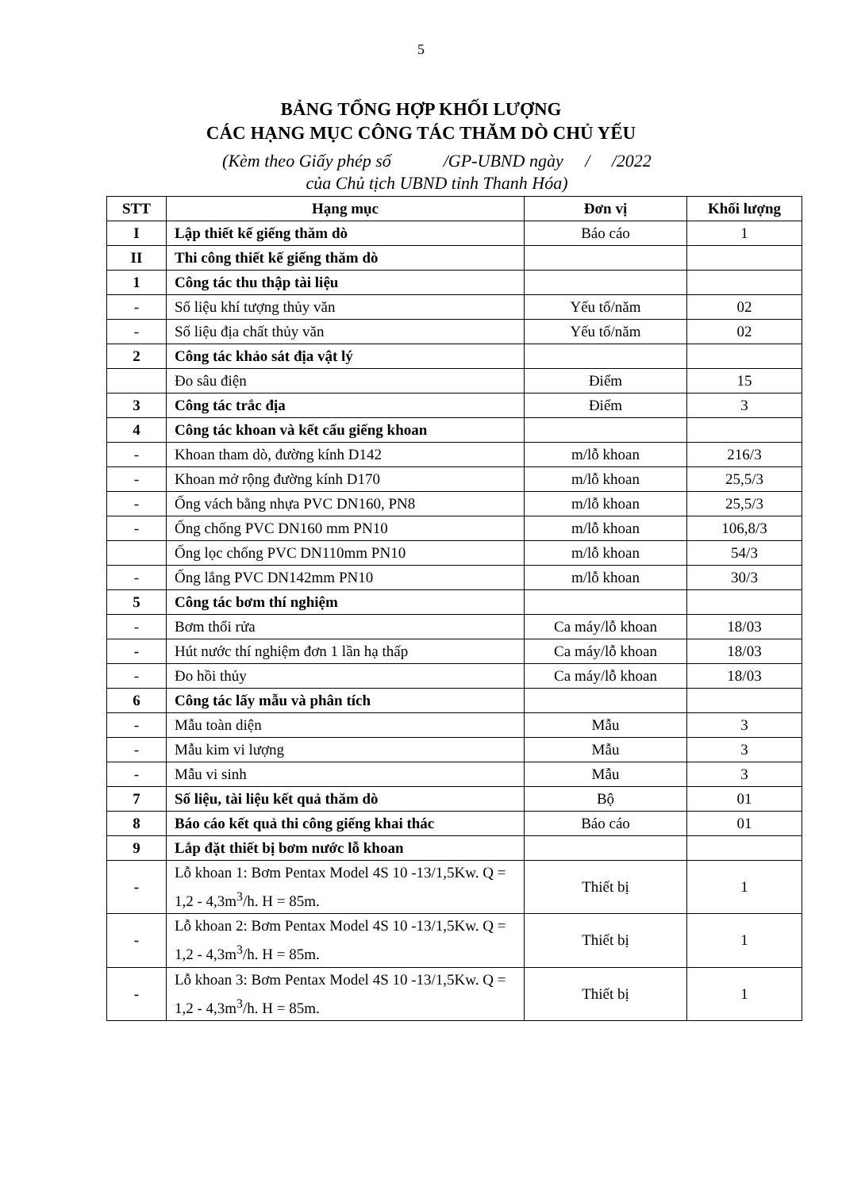5
BẢNG TỔNG HỢP KHỐI LƯỢNG
CÁC HẠNG MỤC CÔNG TÁC THĂM DÒ CHỦ YẾU
(Kèm theo Giấy phép số /GP-UBND ngày / /2022
của Chủ tịch UBND tỉnh Thanh Hóa)
| STT | Hạng mục | Đơn vị | Khối lượng |
| --- | --- | --- | --- |
| I | Lập thiết kế giếng thăm dò | Báo cáo | 1 |
| II | Thi công thiết kế giếng thăm dò | | |
| 1 | Công tác thu thập tài liệu | | |
| - | Số liệu khí tượng thủy văn | Yếu tố/năm | 02 |
| - | Số liệu địa chất thủy văn | Yếu tố/năm | 02 |
| 2 | Công tác khảo sát địa vật lý | | |
| | Đo sâu điện | Điểm | 15 |
| 3 | Công tác trắc địa | Điểm | 3 |
| 4 | Công tác khoan và kết cấu giếng khoan | | |
| - | Khoan tham dò, đường kính D142 | m/lỗ khoan | 216/3 |
| - | Khoan mở rộng đường kính D170 | m/lỗ khoan | 25,5/3 |
| - | Ống vách bằng nhựa PVC DN160, PN8 | m/lỗ khoan | 25,5/3 |
| - | Ống chống PVC DN160 mm PN10 | m/lỗ khoan | 106,8/3 |
| | Ống lọc chống PVC DN110mm PN10 | m/lỗ khoan | 54/3 |
| - | Ống lắng PVC DN142mm PN10 | m/lỗ khoan | 30/3 |
| 5 | Công tác bơm thí nghiệm | | |
| - | Bơm thổi rửa | Ca máy/lỗ khoan | 18/03 |
| - | Hút nước thí nghiệm đơn 1 lần hạ thấp | Ca máy/lỗ khoan | 18/03 |
| - | Đo hồi thủy | Ca máy/lỗ khoan | 18/03 |
| 6 | Công tác lấy mẫu và phân tích | | |
| - | Mẫu toàn diện | Mẫu | 3 |
| - | Mẫu kim vi lượng | Mẫu | 3 |
| - | Mẫu vi sinh | Mẫu | 3 |
| 7 | Số liệu, tài liệu kết quả thăm dò | Bộ | 01 |
| 8 | Báo cáo kết quả thi công giếng khai thác | Báo cáo | 01 |
| 9 | Lắp đặt thiết bị bơm nước lỗ khoan | | |
| - | Lỗ khoan 1: Bơm Pentax Model 4S 10 -13/1,5Kw. Q = 1,2 - 4,3m<sup>3</sup>/h. H = 85m. | Thiết bị | 1 |
| - | Lỗ khoan 2: Bơm Pentax Model 4S 10 -13/1,5Kw. Q = 1,2 - 4,3m<sup>3</sup>/h. H = 85m. | Thiết bị | 1 |
| - | Lỗ khoan 3: Bơm Pentax Model 4S 10 -13/1,5Kw. Q = 1,2 - 4,3m<sup>3</sup>/h. H = 85m. | Thiết bị | 1 |